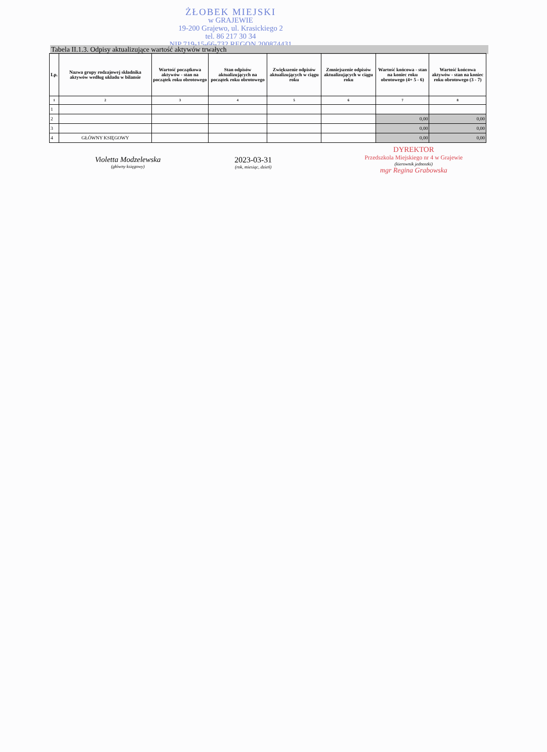ŻŁOBEK MIEJSKI
w GRAJEWIE
19-200 Grajewo, ul. Krasickiego 2
tel. 86 217 30 34
NIP 719-15-66-732 REGON 200874431
Tabela II.1.3. Odpisy aktualizujące wartość aktywów trwałych
| Lp. | Nazwa grupy rodzajowej składnika aktywów według układu w bilansie | Wartość początkowa aktywów - stan na początek roku obrotowego | Stan odpisów aktualizujących na początek roku obrotowego | Zwiększenie odpisów aktualizujących w ciągu roku | Zmniejszenie odpisów aktualizujących w ciągu roku | Wartość końcowa - stan na koniec roku obrotowego (4+ 5 - 6) | Wartość końcowa aktywów - stan na koniec roku obrotowego (3 - 7) |
| --- | --- | --- | --- | --- | --- | --- | --- |
| 1 | 2 | 3 | 4 | 5 | 6 | 7 | 8 |
| 1 | | | | | | | |
| 2 | | | | | | 0,00 | 0,00 |
| 3 | | | | | | 0,00 | 0,00 |
| 4 | GŁÓWNY KSIĘGOWY | | | | | 0,00 | 0,00 |
Violetta Modzelewska
(główny księgowy)
2023-03-31
(rok, miesiąc, dzień)
DYREKTOR
Przedszkola Miejskiego nr 4 w Grajewie
(kierownik jednostki)
mgr Regina Grabowska